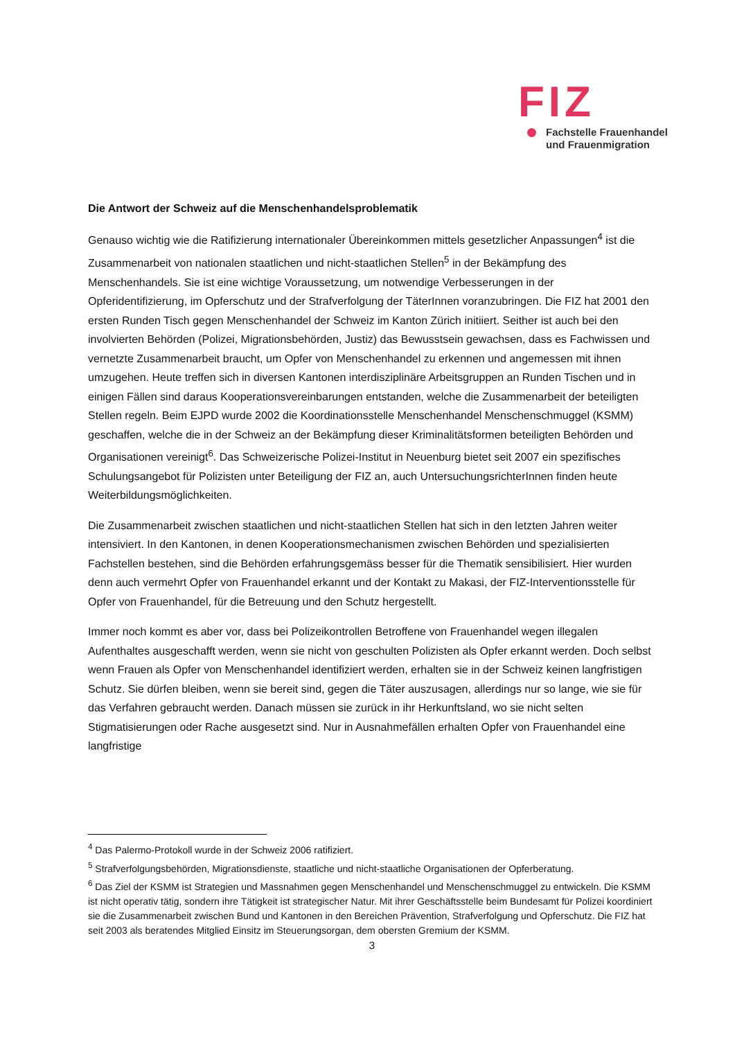FIZ
Fachstelle Frauenhandel
und Frauenmigration
Die Antwort der Schweiz auf die Menschenhandelsproblematik
Genauso wichtig wie die Ratifizierung internationaler Übereinkommen mittels gesetzlicher Anpassungen<sup>4</sup> ist die Zusammenarbeit von nationalen staatlichen und nicht-staatlichen Stellen<sup>5</sup> in der Bekämpfung des Menschenhandels. Sie ist eine wichtige Voraussetzung, um notwendige Verbesserungen in der Opferidentifizierung, im Opferschutz und der Strafverfolgung der TäterInnen voranzubringen. Die FIZ hat 2001 den ersten Runden Tisch gegen Menschenhandel der Schweiz im Kanton Zürich initiiert. Seither ist auch bei den involvierten Behörden (Polizei, Migrationsbehörden, Justiz) das Bewusstsein gewachsen, dass es Fachwissen und vernetzte Zusammenarbeit braucht, um Opfer von Menschenhandel zu erkennen und angemessen mit ihnen umzugehen. Heute treffen sich in diversen Kantonen interdisziplinäre Arbeitsgruppen an Runden Tischen und in einigen Fällen sind daraus Kooperationsvereinbarungen entstanden, welche die Zusammenarbeit der beteiligten Stellen regeln. Beim EJPD wurde 2002 die Koordinationsstelle Menschenhandel Menschenschmuggel (KSMM) geschaffen, welche die in der Schweiz an der Bekämpfung dieser Kriminalitätsformen beteiligten Behörden und Organisationen vereinigt<sup>6</sup>. Das Schweizerische Polizei-Institut in Neuenburg bietet seit 2007 ein spezifisches Schulungsangebot für Polizisten unter Beteiligung der FIZ an, auch UntersuchungsrichterInnen finden heute Weiterbildungsmöglichkeiten.
Die Zusammenarbeit zwischen staatlichen und nicht-staatlichen Stellen hat sich in den letzten Jahren weiter intensiviert. In den Kantonen, in denen Kooperationsmechanismen zwischen Behörden und spezialisierten Fachstellen bestehen, sind die Behörden erfahrungsgemäss besser für die Thematik sensibilisiert. Hier wurden denn auch vermehrt Opfer von Frauenhandel erkannt und der Kontakt zu Makasi, der FIZ-Interventionsstelle für Opfer von Frauenhandel, für die Betreuung und den Schutz hergestellt.
Immer noch kommt es aber vor, dass bei Polizeikontrollen Betroffene von Frauenhandel wegen illegalen Aufenthaltes ausgeschafft werden, wenn sie nicht von geschulten Polizisten als Opfer erkannt werden. Doch selbst wenn Frauen als Opfer von Menschenhandel identifiziert werden, erhalten sie in der Schweiz keinen langfristigen Schutz. Sie dürfen bleiben, wenn sie bereit sind, gegen die Täter auszusagen, allerdings nur so lange, wie sie für das Verfahren gebraucht werden. Danach müssen sie zurück in ihr Herkunftsland, wo sie nicht selten Stigmatisierungen oder Rache ausgesetzt sind. Nur in Ausnahmefällen erhalten Opfer von Frauenhandel eine langfristige
<sup>4</sup> Das Palermo-Protokoll wurde in der Schweiz 2006 ratifiziert.
<sup>5</sup> Strafverfolgungsbehörden, Migrationsdienste, staatliche und nicht-staatliche Organisationen der Opferberatung.
<sup>6</sup> Das Ziel der KSMM ist Strategien und Massnahmen gegen Menschenhandel und Menschenschmuggel zu entwickeln. Die KSMM ist nicht operativ tätig, sondern ihre Tätigkeit ist strategischer Natur. Mit ihrer Geschäftsstelle beim Bundesamt für Polizei koordiniert sie die Zusammenarbeit zwischen Bund und Kantonen in den Bereichen Prävention, Strafverfolgung und Opferschutz. Die FIZ hat seit 2003 als beratendes Mitglied Einsitz im Steuerungsorgan, dem obersten Gremium der KSMM.
3